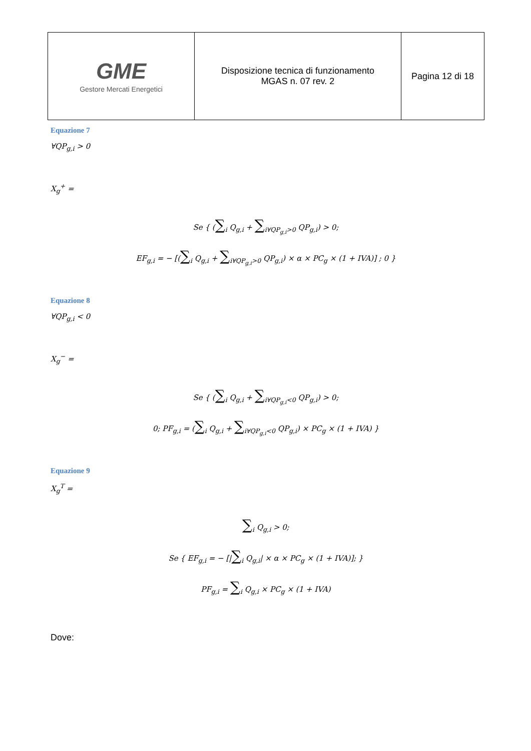| GME Gestore Mercati Energetici | Disposizione tecnica di funzionamento MGAS n. 07 rev. 2 | Pagina 12 di 18 |
Equazione 7
∀QP<sub>g,i</sub> > 0
X<sub>g</sub><sup>+</sup> =
Se { (∑<sub>i</sub> Q<sub>g,i</sub> + ∑<sub>i∀QP<sub>g,i</sub>>0</sub> QP<sub>g,i</sub>) > 0;
EF<sub>g,i</sub> = − [(∑<sub>i</sub> Q<sub>g,i</sub> + ∑<sub>i∀QP<sub>g,i</sub>>0</sub> QP<sub>g,i</sub>) × α × PC<sub>g</sub> × (1 + IVA)] ; 0 }
Equazione 8
∀QP<sub>g,i</sub> < 0
X<sub>g</sub><sup>−</sup> =
Se { (∑<sub>i</sub> Q<sub>g,i</sub> + ∑<sub>i∀QP<sub>g,i</sub><0</sub> QP<sub>g,i</sub>) > 0;
0; PF<sub>g,i</sub> = (∑<sub>i</sub> Q<sub>g,i</sub> + ∑<sub>i∀QP<sub>g,i</sub><0</sub> QP<sub>g,i</sub>) × PC<sub>g</sub> × (1 + IVA) }
Equazione 9
X<sub>g</sub><sup>T</sup> =
∑<sub>i</sub> Q<sub>g,i</sub> > 0;
Se { EF<sub>g,i</sub> = − [|∑<sub>i</sub> Q<sub>g,i</sub>| × α × PC<sub>g</sub> × (1 + IVA)]; }
PF<sub>g,i</sub> = ∑<sub>i</sub> Q<sub>g,i</sub> × PC<sub>g</sub> × (1 + IVA)
Dove: